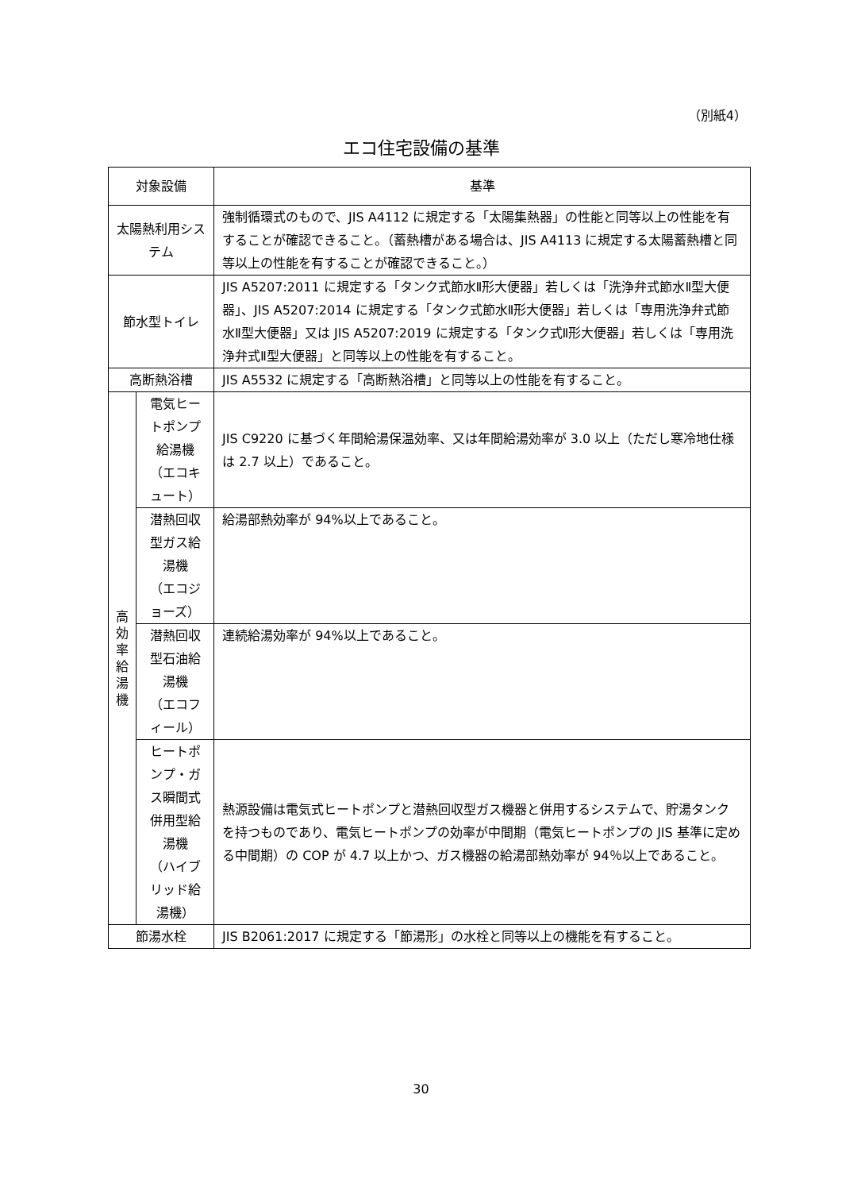（別紙4）
エコ住宅設備の基準
| 対象設備 | | 基準 |
| --- | --- | --- |
| 太陽熱利用システム | | 強制循環式のもので、JIS A4112 に規定する「太陽集熱器」の性能と同等以上の性能を有することが確認できること。（蓄熱槽がある場合は、JIS A4113 に規定する太陽蓄熱槽と同等以上の性能を有することが確認できること。） |
| 節水型トイレ | | JIS A5207:2011 に規定する「タンク式節水Ⅱ形大便器」若しくは「洗浄弁式節水Ⅱ型大便器」、JIS A5207:2014 に規定する「タンク式節水Ⅱ形大便器」若しくは「専用洗浄弁式節水Ⅱ型大便器」又は JIS A5207:2019 に規定する「タンク式Ⅱ形大便器」若しくは「専用洗浄弁式Ⅱ型大便器」と同等以上の性能を有すること。 |
| 高断熱浴槽 | | JIS A5532 に規定する「高断熱浴槽」と同等以上の性能を有すること。 |
| 高 効 率 給 湯 機 | 電気ヒートポンプ給湯機 （エコキュート） | JIS C9220 に基づく年間給湯保温効率、又は年間給湯効率が 3.0 以上（ただし寒冷地仕様は 2.7 以上）であること。 |
| | 潜熱回収型ガス給湯機 （エコジョーズ） | 給湯部熱効率が 94%以上であること。 |
| | 潜熱回収型石油給湯機 （エコフィール） | 連続給湯効率が 94%以上であること。 |
| | ヒートポンプ・ガス瞬間式 併用型給湯機 （ハイブリッド給湯機） | 熱源設備は電気式ヒートポンプと潜熱回収型ガス機器と併用するシステムで、貯湯タンクを持つものであり、電気ヒートポンプの効率が中間期（電気ヒートポンプの JIS 基準に定める中間期）の COP が 4.7 以上かつ、ガス機器の給湯部熱効率が 94％以上であること。 |
| 節湯水栓 | | JIS B2061:2017 に規定する「節湯形」の水栓と同等以上の機能を有すること。 |
30